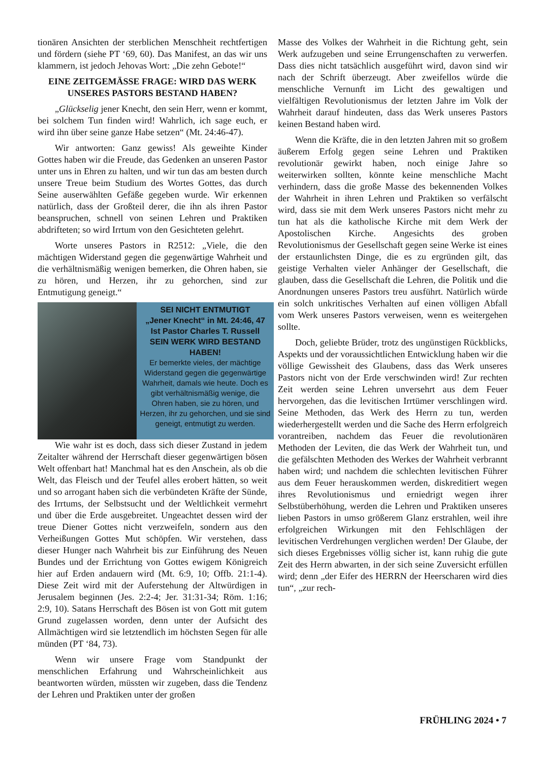tionären Ansichten der sterblichen Menschheit rechtfertigen und fördern (siehe PT ‘69, 60). Das Manifest, an das wir uns klammern, ist jedoch Jehovas Wort: „Die zehn Gebote!“
EINE ZEITGEMÄSSE FRAGE: WIRD DAS WERK UNSERES PASTORS BESTAND HABEN?
„Glückselig jener Knecht, den sein Herr, wenn er kommt, bei solchem Tun finden wird! Wahrlich, ich sage euch, er wird ihn über seine ganze Habe setzen“ (Mt. 24:46-47).
Wir antworten: Ganz gewiss! Als geweihte Kinder Gottes haben wir die Freude, das Gedenken an unseren Pastor unter uns in Ehren zu halten, und wir tun das am besten durch unsere Treue beim Studium des Wortes Gottes, das durch Seine auserwählten Gefäße gegeben wurde. Wir erkennen natürlich, dass der Großteil derer, die ihn als ihren Pastor beanspruchen, schnell von seinen Lehren und Praktiken abdrifteten; so wird Irrtum von den Gesichteten gelehrt.
Worte unseres Pastors in R2512: „Viele, die den mächtigen Widerstand gegen die gegenwärtige Wahrheit und die verhältnismäßig wenigen bemerken, die Ohren haben, sie zu hören, und Herzen, ihr zu gehorchen, sind zur Entmutigung geneigt.“
SEI NICHT ENTMUTIGT
„Jener Knecht“ in Mt. 24:46, 47
Ist Pastor Charles T. Russell
SEIN WERK WIRD BESTAND HABEN!
Er bemerkte vieles, der mächtige Widerstand gegen die gegenwärtige Wahrheit, damals wie heute. Doch es gibt verhältnismäßig wenige, die Ohren haben, sie zu hören, und Herzen, ihr zu gehorchen, und sie sind geneigt, entmutigt zu werden.
Wie wahr ist es doch, dass sich dieser Zustand in jedem Zeitalter während der Herrschaft dieser gegenwärtigen bösen Welt offenbart hat! Manchmal hat es den Anschein, als ob die Welt, das Fleisch und der Teufel alles erobert hätten, so weit und so arrogant haben sich die verbündeten Kräfte der Sünde, des Irrtums, der Selbstsucht und der Weltlichkeit vermehrt und über die Erde ausgebreitet. Ungeachtet dessen wird der treue Diener Gottes nicht verzweifeln, sondern aus den Verheißungen Gottes Mut schöpfen. Wir verstehen, dass dieser Hunger nach Wahrheit bis zur Einführung des Neuen Bundes und der Errichtung von Gottes ewigem Königreich hier auf Erden andauern wird (Mt. 6:9, 10; Offb. 21:1-4). Diese Zeit wird mit der Auferstehung der Altwürdigen in Jerusalem beginnen (Jes. 2:2-4; Jer. 31:31-34; Röm. 1:16; 2:9, 10). Satans Herrschaft des Bösen ist von Gott mit gutem Grund zugelassen worden, denn unter der Aufsicht des Allmächtigen wird sie letztendlich im höchsten Segen für alle münden (PT ‘84, 73).
Wenn wir unsere Frage vom Standpunkt der menschlichen Erfahrung und Wahrscheinlichkeit aus beantworten würden, müssten wir zugeben, dass die Tendenz der Lehren und Praktiken unter der großen
Masse des Volkes der Wahrheit in die Richtung geht, sein Werk aufzugeben und seine Errungenschaften zu verwerfen. Dass dies nicht tatsächlich ausgeführt wird, davon sind wir nach der Schrift überzeugt. Aber zweifellos würde die menschliche Vernunft im Licht des gewaltigen und vielfältigen Revolutionismus der letzten Jahre im Volk der Wahrheit darauf hindeuten, dass das Werk unseres Pastors keinen Bestand haben wird.
Wenn die Kräfte, die in den letzten Jahren mit so großem äußerem Erfolg gegen seine Lehren und Praktiken revolutionär gewirkt haben, noch einige Jahre so weiterwirken sollten, könnte keine menschliche Macht verhindern, dass die große Masse des bekennenden Volkes der Wahrheit in ihren Lehren und Praktiken so verfälscht wird, dass sie mit dem Werk unseres Pastors nicht mehr zu tun hat als die katholische Kirche mit dem Werk der Apostolischen Kirche. Angesichts des groben Revolutionismus der Gesellschaft gegen seine Werke ist eines der erstaunlichsten Dinge, die es zu ergründen gilt, das geistige Verhalten vieler Anhänger der Gesellschaft, die glauben, dass die Gesellschaft die Lehren, die Politik und die Anordnungen unseres Pastors treu ausführt. Natürlich würde ein solch unkritisches Verhalten auf einen völligen Abfall vom Werk unseres Pastors verweisen, wenn es weitergehen sollte.
Doch, geliebte Brüder, trotz des ungünstigen Rückblicks, Aspekts und der voraussichtlichen Entwicklung haben wir die völlige Gewissheit des Glaubens, dass das Werk unseres Pastors nicht von der Erde verschwinden wird! Zur rechten Zeit werden seine Lehren unversehrt aus dem Feuer hervorgehen, das die levitischen Irrtümer verschlingen wird. Seine Methoden, das Werk des Herrn zu tun, werden wiederhergestellt werden und die Sache des Herrn erfolgreich vorantreiben, nachdem das Feuer die revolutionären Methoden der Leviten, die das Werk der Wahrheit tun, und die gefälschten Methoden des Werkes der Wahrheit verbrannt haben wird; und nachdem die schlechten levitischen Führer aus dem Feuer herauskommen werden, diskreditiert wegen ihres Revolutionismus und erniedrigt wegen ihrer Selbstüberhöhung, werden die Lehren und Praktiken unseres lieben Pastors in umso größerem Glanz erstrahlen, weil ihre erfolgreichen Wirkungen mit den Fehlschlägen der levitischen Verdrehungen verglichen werden! Der Glaube, der sich dieses Ergebnisses völlig sicher ist, kann ruhig die gute Zeit des Herrn abwarten, in der sich seine Zuversicht erfüllen wird; denn „der Eifer des HERRN der Heerscharen wird dies tun“, „zur rech-
FRÜHLING 2024 • 7